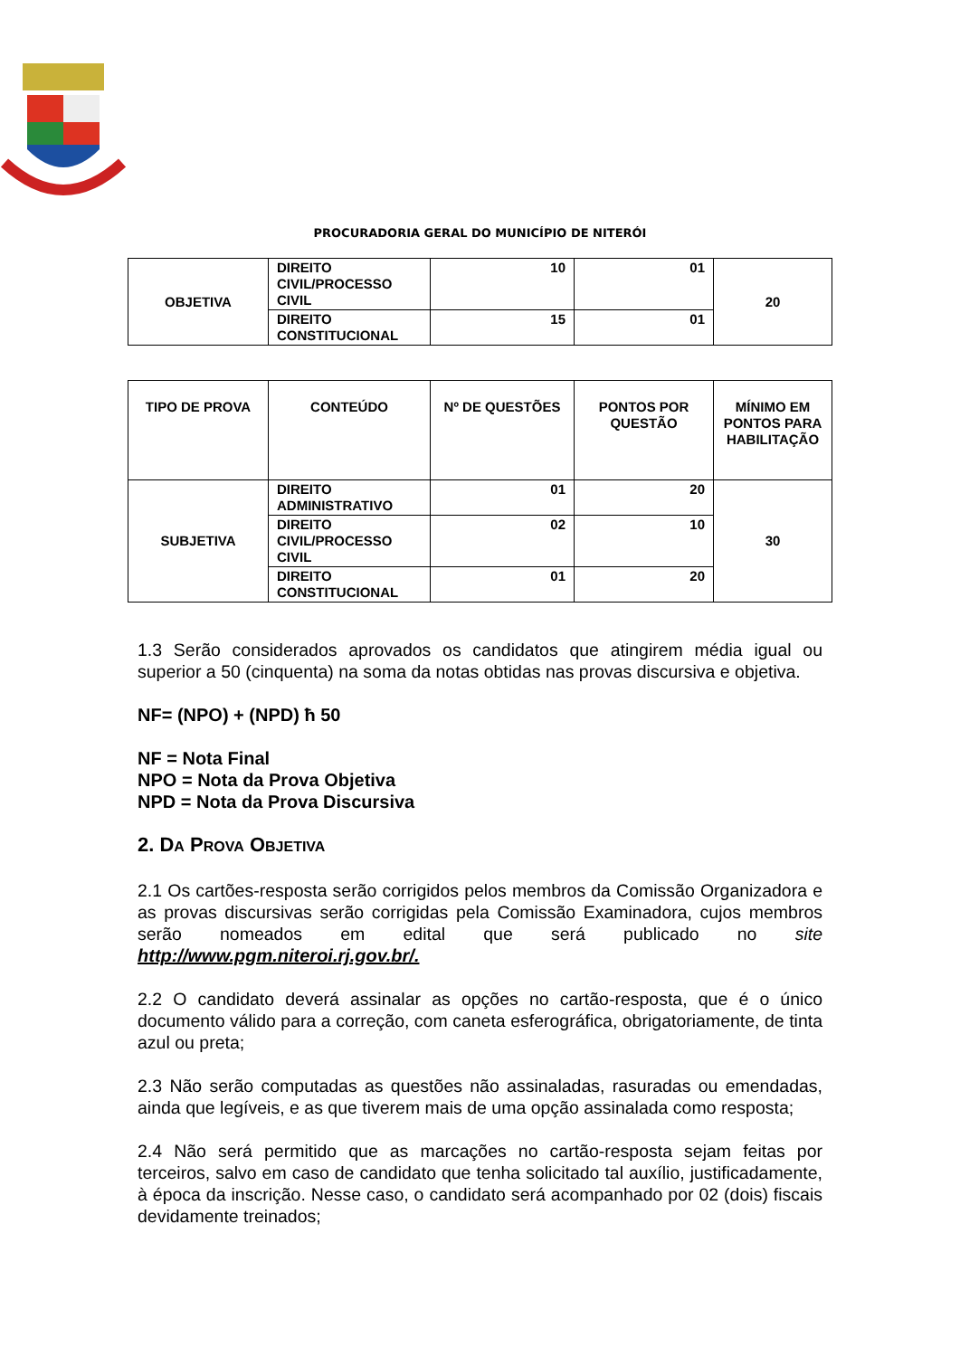PROCURADORIA GERAL DO MUNICÍPIO DE NITERÓI
| OBJETIVA | DIREITO CIVIL/PROCESSO CIVIL | 10 | 01 | 20 |
| | DIREITO CONSTITUCIONAL | 15 | 01 | |
| TIPO DE PROVA | CONTEÚDO | Nº DE QUESTÕES | PONTOS POR QUESTÃO | MÍNIMO EM PONTOS PARA HABILITAÇÃO |
| --- | --- | --- | --- | --- |
| SUBJETIVA | DIREITO ADMINISTRATIVO | 01 | 20 | 30 |
| | DIREITO CIVIL/PROCESSO CIVIL | 02 | 10 | |
| | DIREITO CONSTITUCIONAL | 01 | 20 | |
1.3 Serão considerados aprovados os candidatos que atingirem média igual ou superior a 50 (cinquenta) na soma da notas obtidas nas provas discursiva e objetiva.
NF= (NPO) + (NPD) ħ 50
NF = Nota Final
NPO = Nota da Prova Objetiva
NPD = Nota da Prova Discursiva
2. DA PROVA OBJETIVA
2.1 Os cartões-resposta serão corrigidos pelos membros da Comissão Organizadora e as provas discursivas serão corrigidas pela Comissão Examinadora, cujos membros serão nomeados em edital que será publicado no site http://www.pgm.niteroi.rj.gov.br/.
2.2 O candidato deverá assinalar as opções no cartão-resposta, que é o único documento válido para a correção, com caneta esferográfica, obrigatoriamente, de tinta azul ou preta;
2.3 Não serão computadas as questões não assinaladas, rasuradas ou emendadas, ainda que legíveis, e as que tiverem mais de uma opção assinalada como resposta;
2.4 Não será permitido que as marcações no cartão-resposta sejam feitas por terceiros, salvo em caso de candidato que tenha solicitado tal auxílio, justificadamente, à época da inscrição. Nesse caso, o candidato será acompanhado por 02 (dois) fiscais devidamente treinados;